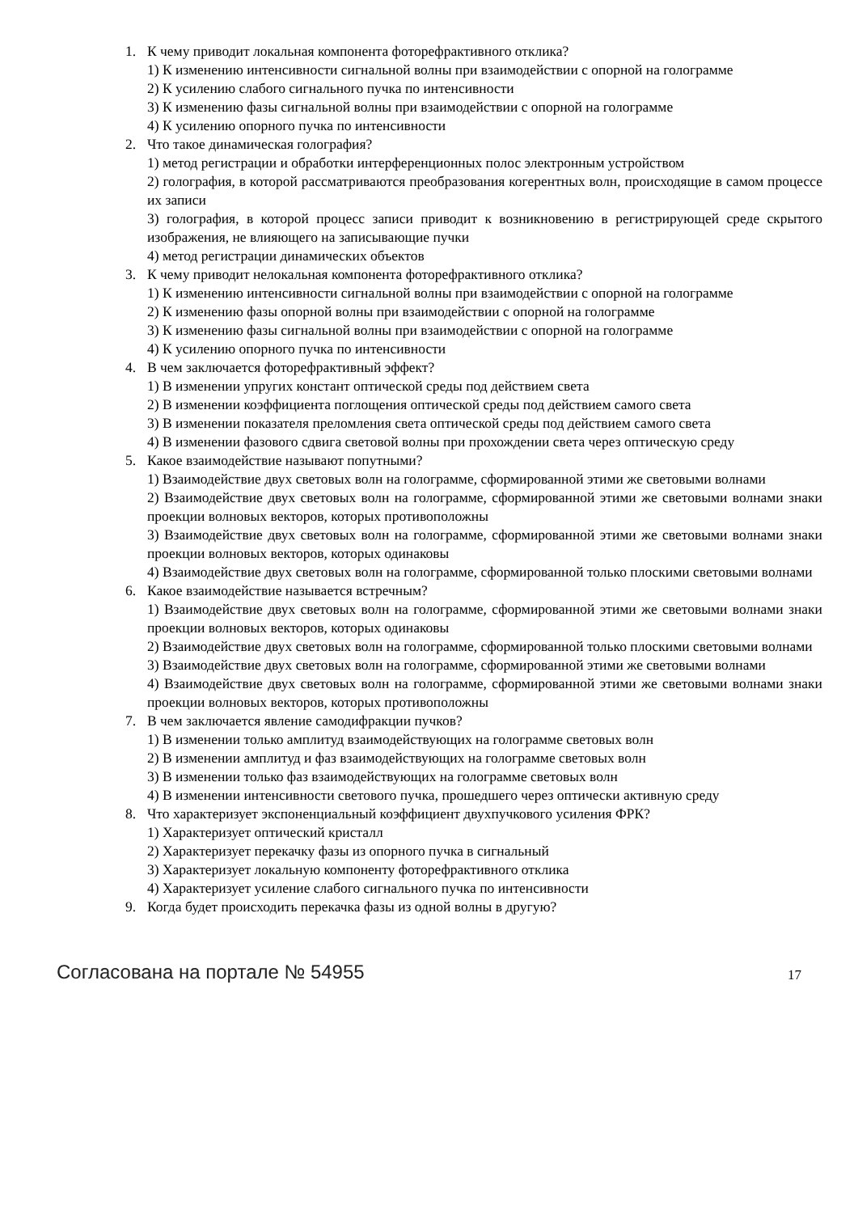1. К чему приводит локальная компонента фоторефрактивного отклика?
1) К изменению интенсивности сигнальной волны при взаимодействии с опорной на голограмме
2) К усилению слабого сигнального пучка по интенсивности
3) К изменению фазы сигнальной волны при взаимодействии с опорной на голограмме
4) К усилению опорного пучка по интенсивности
2. Что такое динамическая голография?
1) метод регистрации и обработки интерференционных полос электронным устройством
2) голография, в которой рассматриваются преобразования когерентных волн, происходящие в самом процессе их записи
3) голография, в которой процесс записи приводит к возникновению в регистрирующей среде скрытого изображения, не влияющего на записывающие пучки
4) метод регистрации динамических объектов
3. К чему приводит нелокальная компонента фоторефрактивного отклика?
1) К изменению интенсивности сигнальной волны при взаимодействии с опорной на голограмме
2) К изменению фазы опорной волны при взаимодействии с опорной на голограмме
3) К изменению фазы сигнальной волны при взаимодействии с опорной на голограмме
4) К усилению опорного пучка по интенсивности
4. В чем заключается фоторефрактивный эффект?
1) В изменении упругих констант оптической среды под действием света
2) В изменении коэффициента поглощения оптической среды под действием самого света
3) В изменении показателя преломления света оптической среды под действием самого света
4) В изменении фазового сдвига световой волны при прохождении света через оптическую среду
5. Какое взаимодействие называют попутными?
1) Взаимодействие двух световых волн на голограмме, сформированной этими же световыми волнами
2) Взаимодействие двух световых волн на голограмме, сформированной этими же световыми волнами знаки проекции волновых векторов, которых противоположны
3) Взаимодействие двух световых волн на голограмме, сформированной этими же световыми волнами знаки проекции волновых векторов, которых одинаковы
4) Взаимодействие двух световых волн на голограмме, сформированной только плоскими световыми волнами
6. Какое взаимодействие называется встречным?
1) Взаимодействие двух световых волн на голограмме, сформированной этими же световыми волнами знаки проекции волновых векторов, которых одинаковы
2) Взаимодействие двух световых волн на голограмме, сформированной только плоскими световыми волнами
3) Взаимодействие двух световых волн на голограмме, сформированной этими же световыми волнами
4) Взаимодействие двух световых волн на голограмме, сформированной этими же световыми волнами знаки проекции волновых векторов, которых противоположны
7. В чем заключается явление самодифракции пучков?
1) В изменении только амплитуд взаимодействующих на голограмме световых волн
2) В изменении амплитуд и фаз взаимодействующих на голограмме световых волн
3) В изменении только фаз взаимодействующих на голограмме световых волн
4) В изменении интенсивности светового пучка, прошедшего через оптически активную среду
8. Что характеризует экспоненциальный коэффициент двухпучкового усиления ФРК?
1) Характеризует оптический кристалл
2) Характеризует перекачку фазы из опорного пучка в сигнальный
3) Характеризует локальную компоненту фоторефрактивного отклика
4) Характеризует усиление слабого сигнального пучка по интенсивности
9. Когда будет происходить перекачка фазы из одной волны в другую?
Согласована на портале № 54955 17